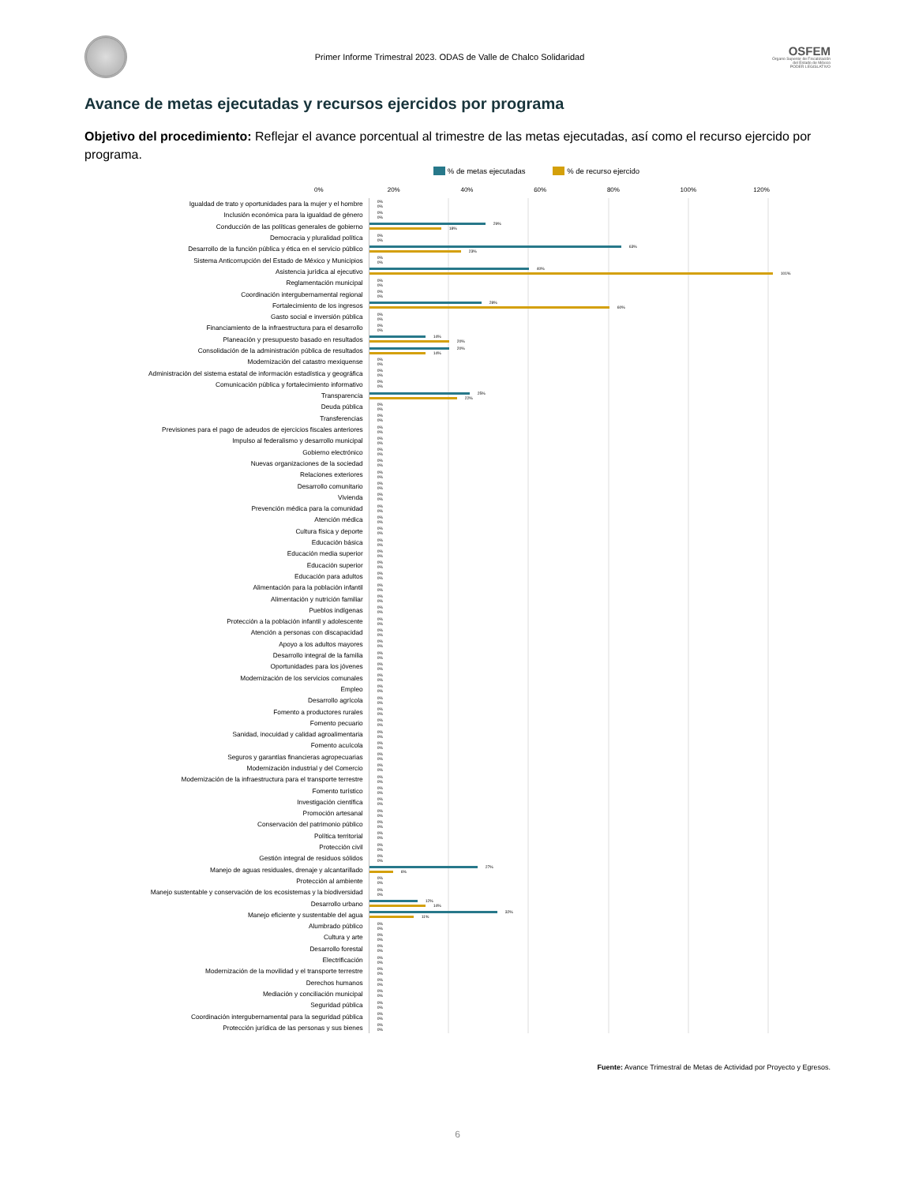Primer Informe Trimestral 2023. ODAS de Valle de Chalco Solidaridad
OSFEM
Órgano Superior de Fiscalización
del Estado de México
PODER LEGISLATIVO
Avance de metas ejecutadas y recursos ejercidos por programa
Objetivo del procedimiento: Reflejar el avance porcentual al trimestre de las metas ejecutadas, así como el recurso ejercido por programa.
% de metas ejecutadas % de recurso ejercido
0% 20% 40% 60% 80% 100% 120%
| Igualdad de trato y oportunidades para la mujer y el hombre | 0% 0% |
| Inclusión económica para la igualdad de género | 0% 0% |
| Conducción de las políticas generales de gobierno | 29% 18% |
| Democracia y pluralidad política | 0% 0% |
| Desarrollo de la función pública y ética en el servicio público | 63% 23% |
| Sistema Anticorrupción del Estado de México y Municipios | 0% 0% |
| Asistencia jurídica al ejecutivo | 40% 101% |
| Reglamentación municipal | 0% 0% |
| Coordinación intergubernamental regional | 0% 0% |
| Fortalecimiento de los ingresos | 28% 60% |
| Gasto social e inversión pública | 0% 0% |
| Financiamiento de la infraestructura para el desarrollo | 0% 0% |
| Planeación y presupuesto basado en resultados | 14% 20% |
| Consolidación de la administración pública de resultados | 20% 14% |
| Modernización del catastro mexiquense | 0% 0% |
| Administración del sistema estatal de información estadística y geográfica | 0% 0% |
| Comunicación pública y fortalecimiento informativo | 0% 0% |
| Transparencia | 25% 22% |
| Deuda pública | 0% 0% |
| Transferencias | 0% 0% |
| Previsiones para el pago de adeudos de ejercicios fiscales anteriores | 0% 0% |
| Impulso al federalismo y desarrollo municipal | 0% 0% |
| Gobierno electrónico | 0% 0% |
| Nuevas organizaciones de la sociedad | 0% 0% |
| Relaciones exteriores | 0% 0% |
| Desarrollo comunitario | 0% 0% |
| Vivienda | 0% 0% |
| Prevención médica para la comunidad | 0% 0% |
| Atención médica | 0% 0% |
| Cultura física y deporte | 0% 0% |
| Educación básica | 0% 0% |
| Educación media superior | 0% 0% |
| Educación superior | 0% 0% |
| Educación para adultos | 0% 0% |
| Alimentación para la población infantil | 0% 0% |
| Alimentación y nutrición familiar | 0% 0% |
| Pueblos indígenas | 0% 0% |
| Protección a la población infantil y adolescente | 0% 0% |
| Atención a personas con discapacidad | 0% 0% |
| Apoyo a los adultos mayores | 0% 0% |
| Desarrollo integral de la familia | 0% 0% |
| Oportunidades para los jóvenes | 0% 0% |
| Modernización de los servicios comunales | 0% 0% |
| Empleo | 0% 0% |
| Desarrollo agrícola | 0% 0% |
| Fomento a productores rurales | 0% 0% |
| Fomento pecuario | 0% 0% |
| Sanidad, inocuidad y calidad agroalimentaria | 0% 0% |
| Fomento acuícola | 0% 0% |
| Seguros y garantías financieras agropecuarias | 0% 0% |
| Modernización industrial y del Comercio | 0% 0% |
| Modernización de la infraestructura para el transporte terrestre | 0% 0% |
| Fomento turístico | 0% 0% |
| Investigación científica | 0% 0% |
| Promoción artesanal | 0% 0% |
| Conservación del patrimonio público | 0% 0% |
| Política territorial | 0% 0% |
| Protección civil | 0% 0% |
| Gestión integral de residuos sólidos | 0% 0% |
| Manejo de aguas residuales, drenaje y alcantarillado | 27% 6% |
| Protección al ambiente | 0% 0% |
| Manejo sustentable y conservación de los ecosistemas y la biodiversidad | 0% 0% |
| Desarrollo urbano | 12% 14% |
| Manejo eficiente y sustentable del agua | 32% 11% |
| Alumbrado público | 0% 0% |
| Cultura y arte | 0% 0% |
| Desarrollo forestal | 0% 0% |
| Electrificación | 0% 0% |
| Modernización de la movilidad y el transporte terrestre | 0% 0% |
| Derechos humanos | 0% 0% |
| Mediación y conciliación municipal | 0% 0% |
| Seguridad pública | 0% 0% |
| Coordinación intergubernamental para la seguridad pública | 0% 0% |
| Protección jurídica de las personas y sus bienes | 0% 0% |
Fuente: Avance Trimestral de Metas de Actividad por Proyecto y Egresos.
6